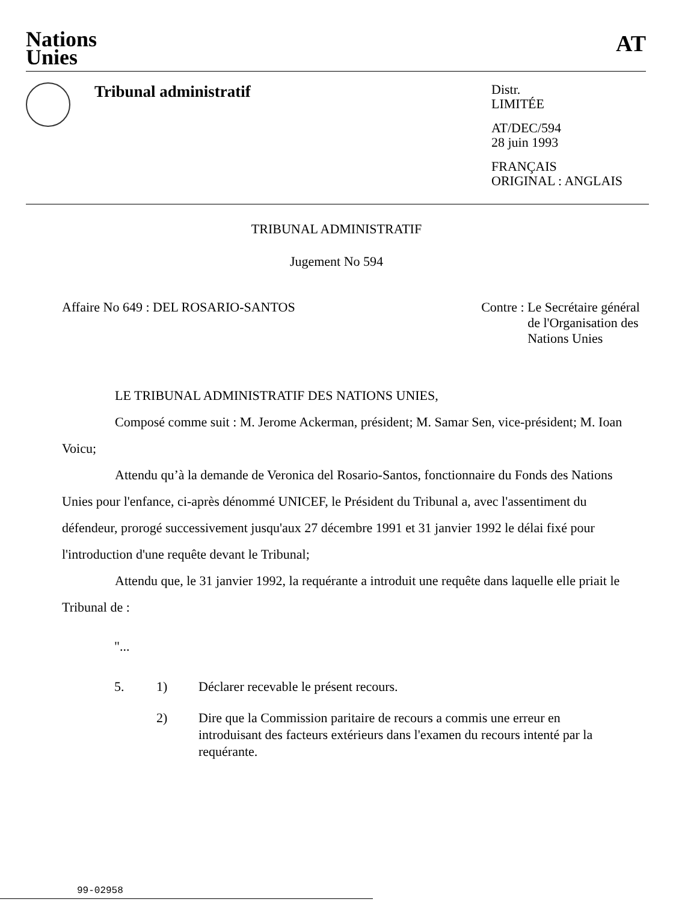Nations
Unies
AT
Tribunal administratif
Distr.
LIMITÉE
AT/DEC/594
28 juin 1993
FRANÇAIS
ORIGINAL : ANGLAIS
TRIBUNAL ADMINISTRATIF
Jugement No 594
Affaire No 649 : DEL ROSARIO-SANTOS
Contre : Le Secrétaire général
de l'Organisation des
Nations Unies
LE TRIBUNAL ADMINISTRATIF DES NATIONS UNIES,
Composé comme suit : M. Jerome Ackerman, président; M. Samar Sen, vice-président; M. Ioan Voicu;
Attendu qu’à la demande de Veronica del Rosario-Santos, fonctionnaire du Fonds des Nations Unies pour l'enfance, ci-après dénommé UNICEF, le Président du Tribunal a, avec l'assentiment du défendeur, prorogé successivement jusqu'aux 27 décembre 1991 et 31 janvier 1992 le délai fixé pour l'introduction d'une requête devant le Tribunal;
Attendu que, le 31 janvier 1992, la requérante a introduit une requête dans laquelle elle priait le Tribunal de :
"...
5. 1) Déclarer recevable le présent recours.
2) Dire que la Commission paritaire de recours a commis une erreur en introduisant des facteurs extérieurs dans l'examen du recours intenté par la requérante.
99-02958